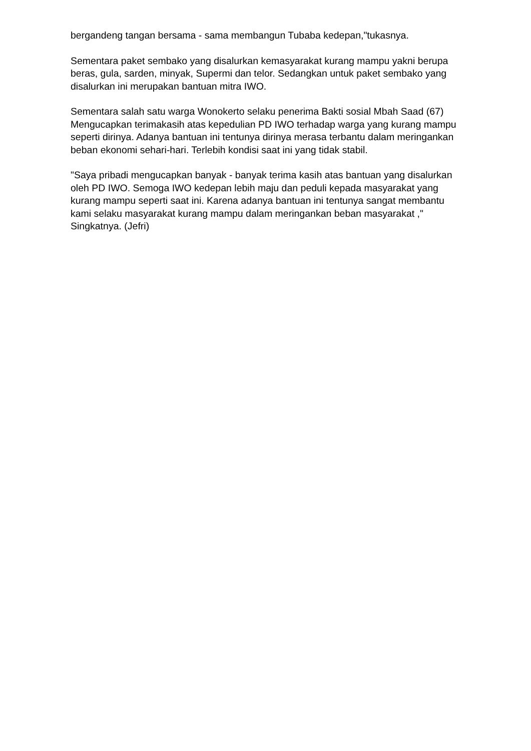bergandeng tangan bersama - sama membangun Tubaba kedepan,"tukasnya.
Sementara paket sembako yang disalurkan kemasyarakat kurang mampu yakni berupa beras, gula, sarden, minyak, Supermi dan telor. Sedangkan untuk paket sembako yang disalurkan ini merupakan bantuan mitra IWO.
Sementara salah satu warga Wonokerto selaku penerima Bakti sosial Mbah Saad (67) Mengucapkan terimakasih atas kepedulian PD IWO terhadap warga yang kurang mampu seperti dirinya. Adanya bantuan ini tentunya dirinya merasa terbantu dalam meringankan beban ekonomi sehari-hari. Terlebih kondisi saat ini yang tidak stabil.
"Saya pribadi mengucapkan banyak - banyak terima kasih atas bantuan yang disalurkan oleh PD IWO. Semoga IWO kedepan lebih maju dan peduli kepada masyarakat yang kurang mampu seperti saat ini. Karena adanya bantuan ini tentunya sangat membantu kami selaku masyarakat kurang mampu dalam meringankan beban masyarakat ," Singkatnya. (Jefri)